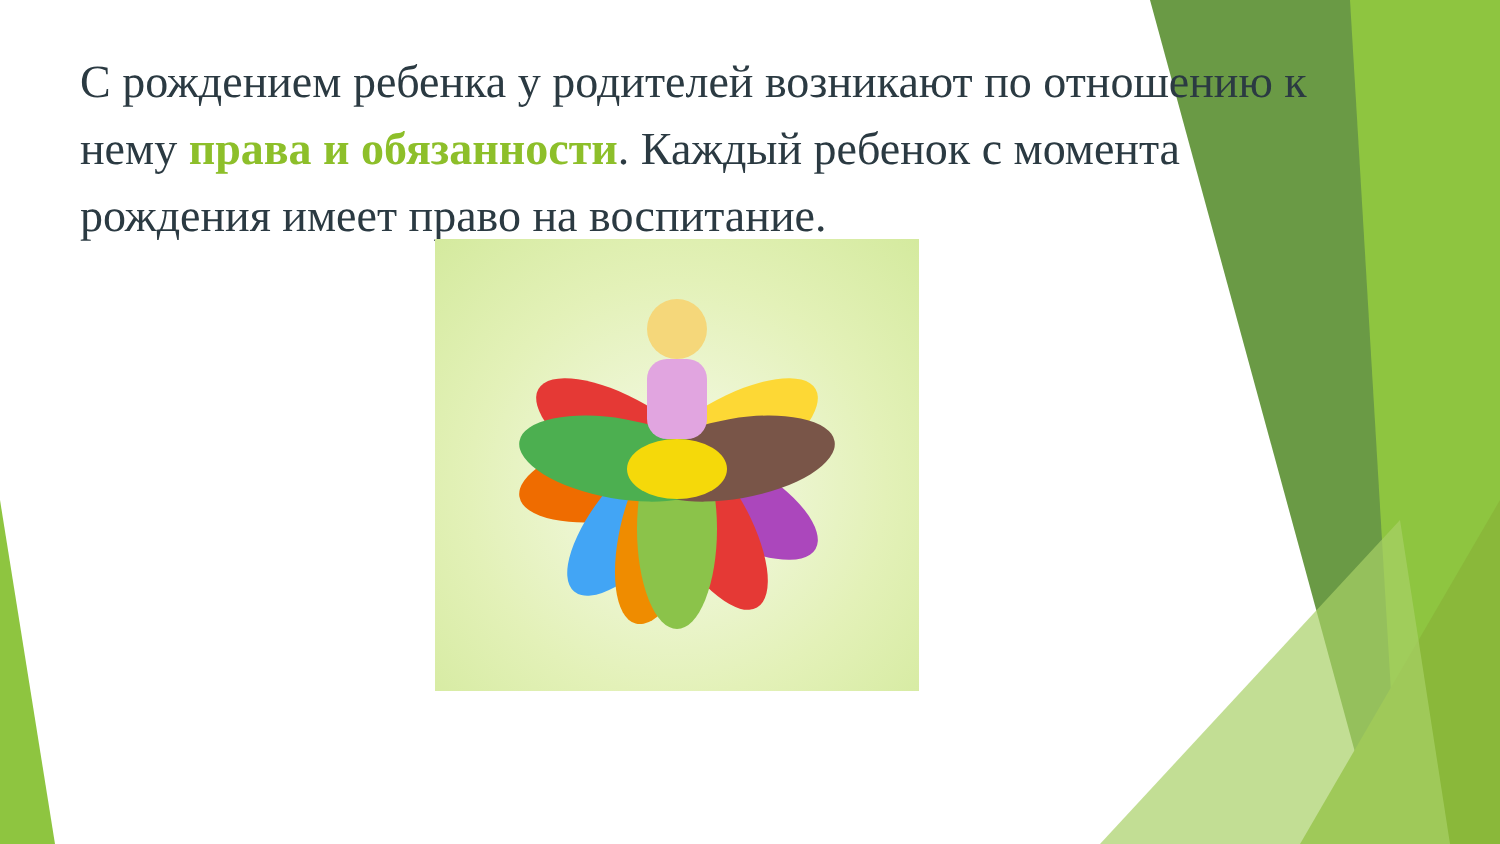С рождением ребенка у родителей возникают по отношению к нему права и обязанности. Каждый ребенок с момента рождения имеет право на воспитание.